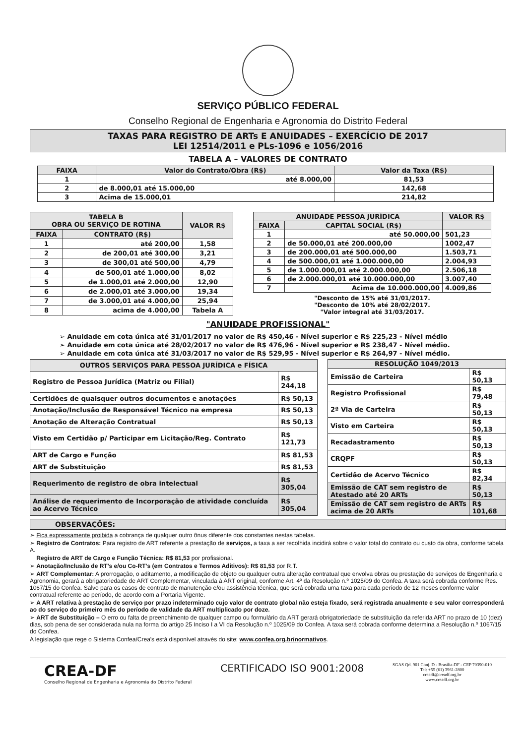SERVIÇO PÚBLICO FEDERAL
Conselho Regional de Engenharia e Agronomia do Distrito Federal
TAXAS PARA REGISTRO DE ARTs E ANUIDADES – EXERCÍCIO DE 2017
LEI 12514/2011 e PLs-1096 e 1056/2016
TABELA A – VALORES DE CONTRATO
| FAIXA | Valor do Contrato/Obra (R$) | Valor da Taxa (R$) |
| --- | --- | --- |
| 1 | até 8.000,00 | 81,53 |
| 2 | de 8.000,01 até 15.000,00 | 142,68 |
| 3 | Acima de 15.000,01 | 214,82 |
| TABELA B OBRA OU SERVIÇO DE ROTINA | | VALOR R$ |
| --- | --- | --- |
| FAIXA | CONTRATO (R$) | |
| 1 | até 200,00 | 1,58 |
| 2 | de 200,01 até 300,00 | 3,21 |
| 3 | de 300,01 até 500,00 | 4,79 |
| 4 | de 500,01 até 1.000,00 | 8,02 |
| 5 | de 1.000,01 até 2.000,00 | 12,90 |
| 6 | de 2.000,01 até 3.000,00 | 19,34 |
| 7 | de 3.000,01 até 4.000,00 | 25,94 |
| 8 | acima de 4.000,00 | Tabela A |
| ANUIDADE PESSOA JURÍDICA | | VALOR R$ |
| --- | --- | --- |
| FAIXA | CAPITAL SOCIAL (R$) | |
| 1 | até 50.000,00 | 501,23 |
| 2 | de 50.000,01 até 200.000,00 | 1002,47 |
| 3 | de 200.000,01 até 500.000,00 | 1.503,71 |
| 4 | de 500.000,01 até 1.000.000,00 | 2.004,93 |
| 5 | de 1.000.000,01 até 2.000.000,00 | 2.506,18 |
| 6 | de 2.000.000,01 até 10.000.000,00 | 3.007,40 |
| 7 | Acima de 10.000.000,00 | 4.009,86 |
"Desconto de 15% até 31/01/2017.
"Desconto de 10% até 28/02/2017.
"Valor integral até 31/03/2017.
"ANUIDADE PROFISSIONAL"
➢ Anuidade em cota única até 31/01/2017 no valor de R$ 450,46 - Nível superior e R$ 225,23 - Nível médio
➢ Anuidade em cota única até 28/02/2017 no valor de R$ 476,96 - Nível superior e R$ 238,47 - Nível médio.
➢ Anuidade em cota única até 31/03/2017 no valor de R$ 529,95 - Nível superior e R$ 264,97 - Nível médio.
| OUTROS SERVIÇOS PARA PESSOA JURÍDICA e FÍSICA | |
| --- | --- |
| Registro de Pessoa Jurídica (Matriz ou Filial) | R$ 244,18 |
| Certidões de quaisquer outros documentos e anotações | R$ 50,13 |
| Anotação/Inclusão de Responsável Técnico na empresa | R$ 50,13 |
| Anotação de Alteração Contratual | R$ 50,13 |
| Visto em Certidão p/ Participar em Licitação/Reg. Contrato | R$ 121,73 |
| ART de Cargo e Função | R$ 81,53 |
| ART de Substituição | R$ 81,53 |
| Requerimento de registro de obra intelectual | R$ 305,04 |
| Análise de requerimento de Incorporação de atividade concluída ao Acervo Técnico | R$ 305,04 |
| RESOLUÇÃO 1049/2013 | |
| --- | --- |
| Emissão de Carteira | R$ 50,13 |
| Registro Profissional | R$ 79,48 |
| 2ª Via de Carteira | R$ 50,13 |
| Visto em Carteira | R$ 50,13 |
| Recadastramento | R$ 50,13 |
| CRQPF | R$ 50,13 |
| Certidão de Acervo Técnico | R$ 82,34 |
| Emissão de CAT sem registro de Atestado até 20 ARTs | R$ 50,13 |
| Emissão de CAT sem registro de ARTs acima de 20 ARTs | R$ 101,68 |
OBSERVAÇÕES:
➢ Fica expressamente proibida a cobrança de qualquer outro ônus diferente dos constantes nestas tabelas.
➢ Registro de Contratos: Para registro de ART referente a prestação de serviços, a taxa a ser recolhida incidirá sobre o valor total do contrato ou custo da obra, conforme tabela A.
Registro de ART de Cargo e Função Técnica: R$ 81,53 por profissional.
➢ Anotação/Inclusão de RT's e/ou Co-RT's (em Contratos e Termos Aditivos): R$ 81,53 por R.T.
➢ ART Complementar: A prorrogação, o aditamento, a modificação de objeto ou qualquer outra alteração contratual que envolva obras ou prestação de serviços de Engenharia e Agronomia, gerará a obrigatoriedade de ART Complementar, vinculada à ART original, conforme Art. 4º da Resolução n.º 1025/09 do Confea. A taxa será cobrada conforme Res. 1067/15 do Confea. Salvo para os casos de contrato de manutenção e/ou assistência técnica, que será cobrada uma taxa para cada período de 12 meses conforme valor contratual referente ao período, de acordo com a Portaria Vigente.
➢ A ART relativa à prestação de serviço por prazo indeterminado cujo valor de contrato global não esteja fixado, será registrada anualmente e seu valor corresponderá ao do serviço do primeiro mês do período de validade da ART multiplicado por doze.
➢ ART de Substituição – O erro ou falta de preenchimento de qualquer campo ou formulário da ART gerará obrigatoriedade de substituição da referida ART no prazo de 10 (dez) dias, sob pena de ser considerada nula na forma do artigo 25 Inciso I a VI da Resolução n.º 1025/09 do Confea. A taxa será cobrada conforme determina a Resolução n.º 1067/15 do Confea.
A legislação que rege o Sistema Confea/Crea's está disponível através do site: www.confea.org.br/normativos.
CREA-DF
Conselho Regional de Engenharia e Agronomia do Distrito Federal
CERTIFICADO ISO 9001:2008
SGAS Qd. 901 Conj. D - Brasília-DF - CEP 70390-010
Tel: +55 (61) 3961-2800
creadf@creadf.org.br
www.creadf.org.br